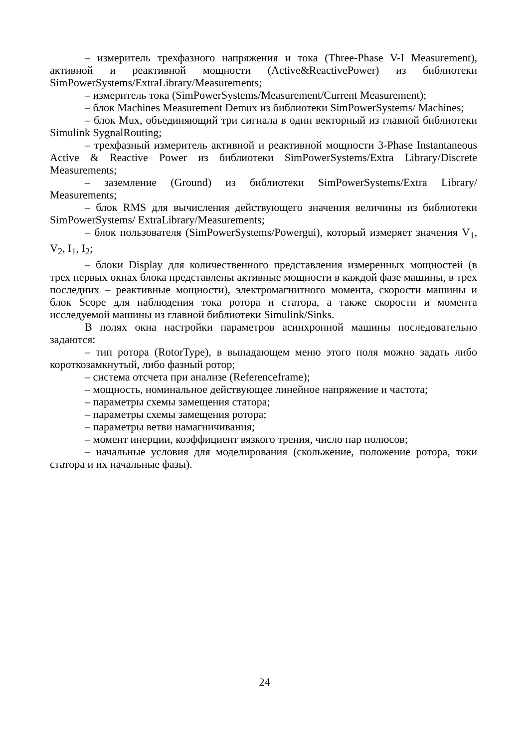– измеритель трехфазного напряжения и тока (Three-Phase V-I Measurement), активной и реактивной мощности (Active&ReactivePower) из библиотеки SimPowerSystems/ExtraLibrary/Measurements;
– измеритель тока (SimPowerSystems/Measurement/Current Measurement);
– блок Machines Measurement Demux из библиотеки SimPowerSystems/ Machines;
– блок Mux, объединяющий три сигнала в один векторный из главной библиотеки Simulink SygnalRouting;
– трехфазный измеритель активной и реактивной мощности 3-Phase Instantaneous Active & Reactive Power из библиотеки SimPowerSystems/Extra Library/Discrete Measurements;
– заземление (Ground) из библиотеки SimPowerSystems/Extra Library/ Measurements;
– блок RMS для вычисления действующего значения величины из библиотеки SimPowerSystems/ ExtraLibrary/Measurements;
– блок пользователя (SimPowerSystems/Powergui), который измеряет значения V<sub>1</sub>, V<sub>2</sub>, I<sub>1</sub>, I<sub>2</sub>;
– блоки Display для количественного представления измеренных мощностей (в трех первых окнах блока представлены активные мощности в каждой фазе машины, в трех последних – реактивные мощности), электромагнитного момента, скорости машины и блок Scope для наблюдения тока ротора и статора, а также скорости и момента исследуемой машины из главной библиотеки Simulink/Sinks.
В полях окна настройки параметров асинхронной машины последовательно задаются:
– тип ротора (RotorType), в выпадающем меню этого поля можно задать либо короткозамкнутый, либо фазный ротор;
– система отсчета при анализе (Referenceframe);
– мощность, номинальное действующее линейное напряжение и частота;
– параметры схемы замещения статора;
– параметры схемы замещения ротора;
– параметры ветви намагничивания;
– момент инерции, коэффициент вязкого трения, число пар полюсов;
– начальные условия для моделирования (скольжение, положение ротора, токи статора и их начальные фазы).
24